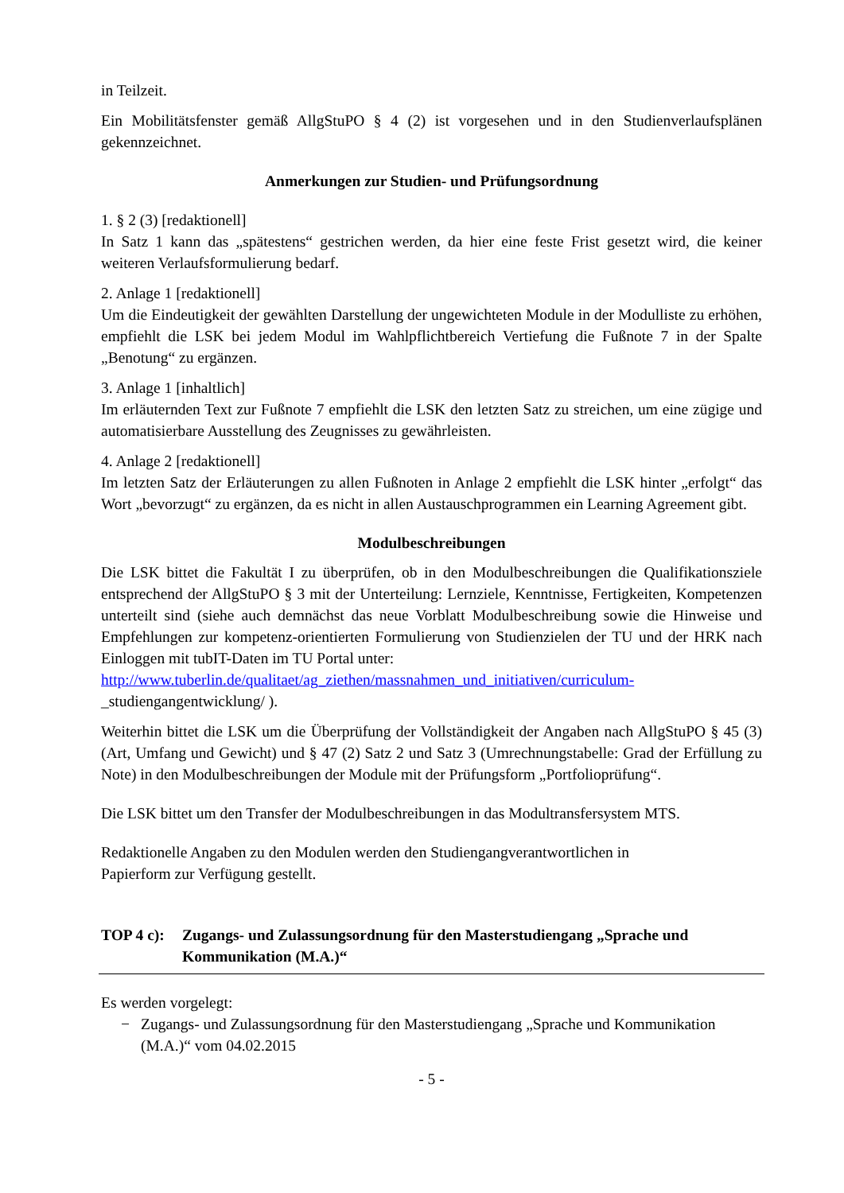in Teilzeit.
Ein Mobilitätsfenster gemäß AllgStuPO § 4 (2) ist vorgesehen und in den Studienverlaufsplänen gekennzeichnet.
Anmerkungen zur Studien- und Prüfungsordnung
1. § 2 (3) [redaktionell]
In Satz 1 kann das „spätestens“ gestrichen werden, da hier eine feste Frist gesetzt wird, die keiner weiteren Verlaufsformulierung bedarf.
2. Anlage 1 [redaktionell]
Um die Eindeutigkeit der gewählten Darstellung der ungewichteten Module in der Modulliste zu erhöhen, empfiehlt die LSK bei jedem Modul im Wahlpflichtbereich Vertiefung die Fußnote 7 in der Spalte „Benotung“ zu ergänzen.
3. Anlage 1 [inhaltlich]
Im erläuternden Text zur Fußnote 7 empfiehlt die LSK den letzten Satz zu streichen, um eine zügige und automatisierbare Ausstellung des Zeugnisses zu gewährleisten.
4. Anlage 2 [redaktionell]
Im letzten Satz der Erläuterungen zu allen Fußnoten in Anlage 2 empfiehlt die LSK hinter „erfolgt“ das Wort „bevorzugt“ zu ergänzen, da es nicht in allen Austauschprogrammen ein Learning Agreement gibt.
Modulbeschreibungen
Die LSK bittet die Fakultät I zu überprüfen, ob in den Modulbeschreibungen die Qualifikationsziele entsprechend der AllgStuPO § 3 mit der Unterteilung: Lernziele, Kenntnisse, Fertigkeiten, Kompetenzen unterteilt sind (siehe auch demnächst das neue Vorblatt Modulbeschreibung sowie die Hinweise und Empfehlungen zur kompetenz-orientierten Formulierung von Studienzielen der TU und der HRK nach Einloggen mit tubIT-Daten im TU Portal unter:
http://www.tuberlin.de/qualitaet/ag_ziethen/massnahmen_und_initiativen/curriculum-
_studiengangentwicklung/ ).
Weiterhin bittet die LSK um die Überprüfung der Vollständigkeit der Angaben nach AllgStuPO § 45 (3) (Art, Umfang und Gewicht) und § 47 (2) Satz 2 und Satz 3 (Umrechnungstabelle: Grad der Erfüllung zu Note) in den Modulbeschreibungen der Module mit der Prüfungsform „Portfolioprüfung“.
Die LSK bittet um den Transfer der Modulbeschreibungen in das Modultransfersystem MTS.
Redaktionelle Angaben zu den Modulen werden den Studiengangverantwortlichen in
Papierform zur Verfügung gestellt.
TOP 4 c): Zugangs- und Zulassungsordnung für den Masterstudiengang „Sprache und Kommunikation (M.A.)“
Es werden vorgelegt:
− Zugangs- und Zulassungsordnung für den Masterstudiengang „Sprache und Kommunikation (M.A.)“ vom 04.02.2015
- 5 -